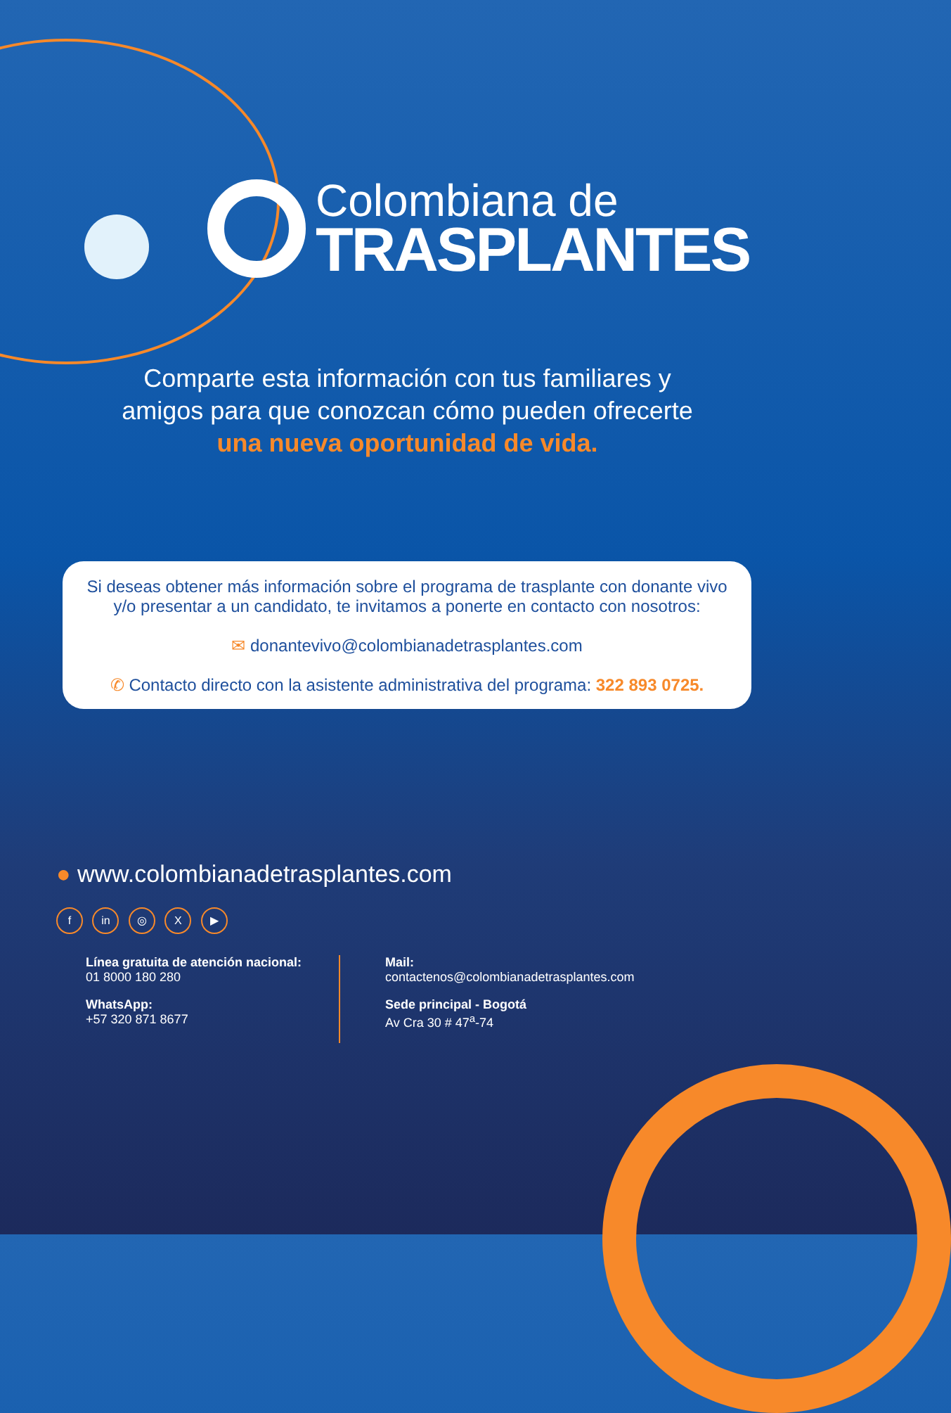Colombiana de
TRASPLANTES
Comparte esta información con tus familiares y
amigos para que conozcan cómo pueden ofrecerte
una nueva oportunidad de vida.
Si deseas obtener más información sobre el programa de trasplante con donante vivo y/o presentar a un candidato, te invitamos a ponerte en contacto con nosotros:
✉ donantevivo@colombianadetrasplantes.com
✆ Contacto directo con la asistente administrativa del programa: 322 893 0725.
● www.colombianadetrasplantes.com
f in ◎ X ▶
Línea gratuita de atención nacional:
01 8000 180 280
WhatsApp:
+57 320 871 8677
Mail:
contactenos@colombianadetrasplantes.com
Sede principal - Bogotá
Av Cra 30 # 47<sup>a</sup>-74